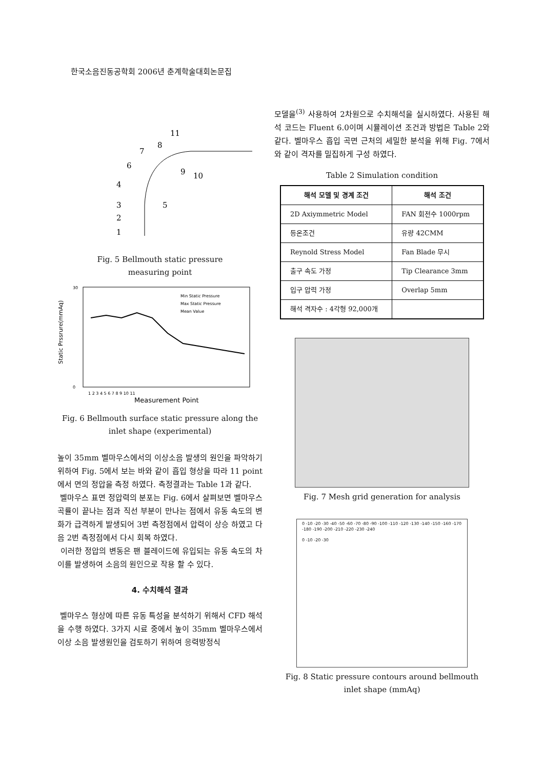한국소음진동공학회 2006년 춘계학술대회논문집
11
8
7
6
9
10
4
5
3
2
1
Fig. 5 Bellmouth static pressure
measuring point
30
0
Static Prssrure(mmAq)
Measurement Point
Min Static Pressure
Max Static Pressure
Mean Value
1 2 3 4 5 6 7 8 9 10 11
Fig. 6 Bellmouth surface static pressure along the
inlet shape (experimental)
높이 35mm 벨마우스에서의 이상소음 발생의 원인을 파악하기 위하여 Fig. 5에서 보는 바와 같이 흡입 형상을 따라 11 point에서 면의 정압을 측정 하였다. 측정결과는 Table 1과 같다.
벨마우스 표면 정압력의 분포는 Fig. 6에서 살펴보면 벨마우스 곡률이 끝나는 점과 직선 부분이 만나는 점에서 유동 속도의 변화가 급격하게 발생되어 3번 측정점에서 압력이 상승 하였고 다음 2번 측정점에서 다시 회복 하였다.
이러한 정압의 변동은 팬 블레이드에 유입되는 유동 속도의 차이를 발생하여 소음의 원인으로 작용 할 수 있다.
4. 수치해석 결과
벨마우스 형상에 따른 유동 특성을 분석하기 위해서 CFD 해석을 수행 하였다. 3가지 시료 중에서 높이 35mm 벨마우스에서 이상 소음 발생원인을 검토하기 위하여 응력방정식
모델을<sup>(3)</sup> 사용하여 2차원으로 수치해석을 실시하였다. 사용된 해석 코드는 Fluent 6.0이며 시뮬레이션 조건과 방법은 Table 2와 같다. 벨마우스 흡입 곡면 근처의 세밀한 분석을 위해 Fig. 7에서와 같이 격자를 밀집하게 구성 하였다.
Table 2 Simulation condition
| 해석 모델 및 경계 조건 | 해석 조건 |
| --- | --- |
| 2D Axiymmetric Model | FAN 회전수 1000rpm |
| 등온조건 | 유량 42CMM |
| Reynold Stress Model | Fan Blade 무시 |
| 출구 속도 가정 | Tip Clearance 3mm |
| 입구 압력 가정 | Overlap 5mm |
| 해석 격자수 : 4각형 92,000개 | |
Fig. 7 Mesh grid generation for analysis
0 -10 -20 -30 -40 -50 -60 -70 -80 -90 -100 -110 -120 -130 -140 -150 -160 -170 -180 -190 -200 -210 -220 -230 -240
0 -10 -20 -30
Fig. 8 Static pressure contours around bellmouth
inlet shape (mmAq)